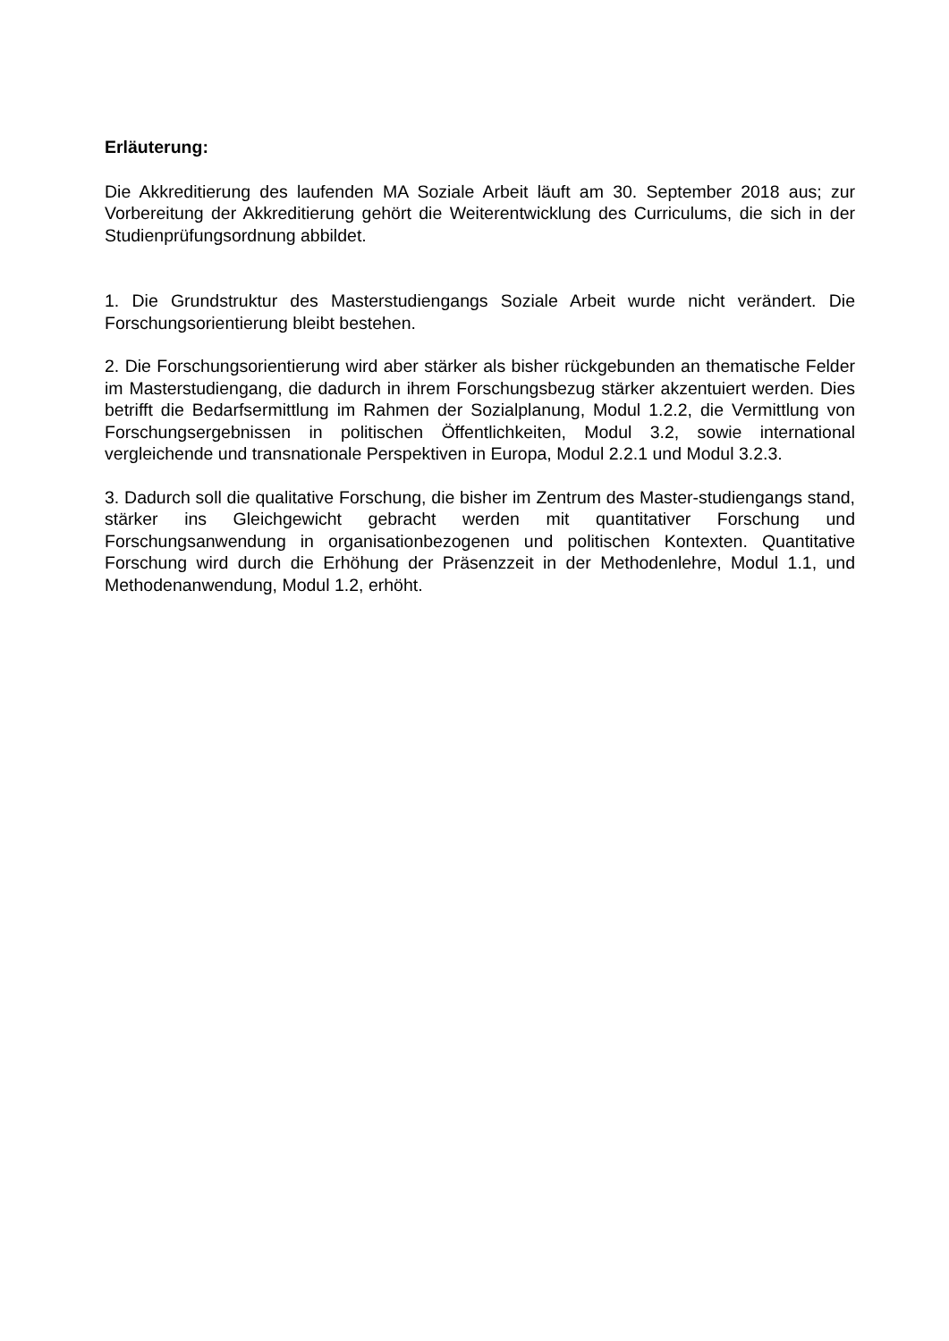Erläuterung:
Die Akkreditierung des laufenden MA Soziale Arbeit läuft am 30. September 2018 aus; zur Vorbereitung der Akkreditierung gehört die Weiterentwicklung des Curriculums, die sich in der Studienprüfungsordnung abbildet.
1. Die Grundstruktur des Masterstudiengangs Soziale Arbeit wurde nicht verändert. Die Forschungsorientierung bleibt bestehen.
2. Die Forschungsorientierung wird aber stärker als bisher rückgebunden an thematische Felder im Masterstudiengang, die dadurch in ihrem Forschungsbezug stärker akzentuiert werden. Dies betrifft die Bedarfsermittlung im Rahmen der Sozialplanung, Modul 1.2.2, die Vermittlung von Forschungsergebnissen in politischen Öffentlichkeiten, Modul 3.2, sowie international vergleichende und transnationale Perspektiven in Europa, Modul 2.2.1 und Modul 3.2.3.
3. Dadurch soll die qualitative Forschung, die bisher im Zentrum des Master-studiengangs stand, stärker ins Gleichgewicht gebracht werden mit quantitativer Forschung und Forschungsanwendung in organisationbezogenen und politischen Kontexten. Quantitative Forschung wird durch die Erhöhung der Präsenzzeit in der Methodenlehre, Modul 1.1, und Methodenanwendung, Modul 1.2, erhöht.